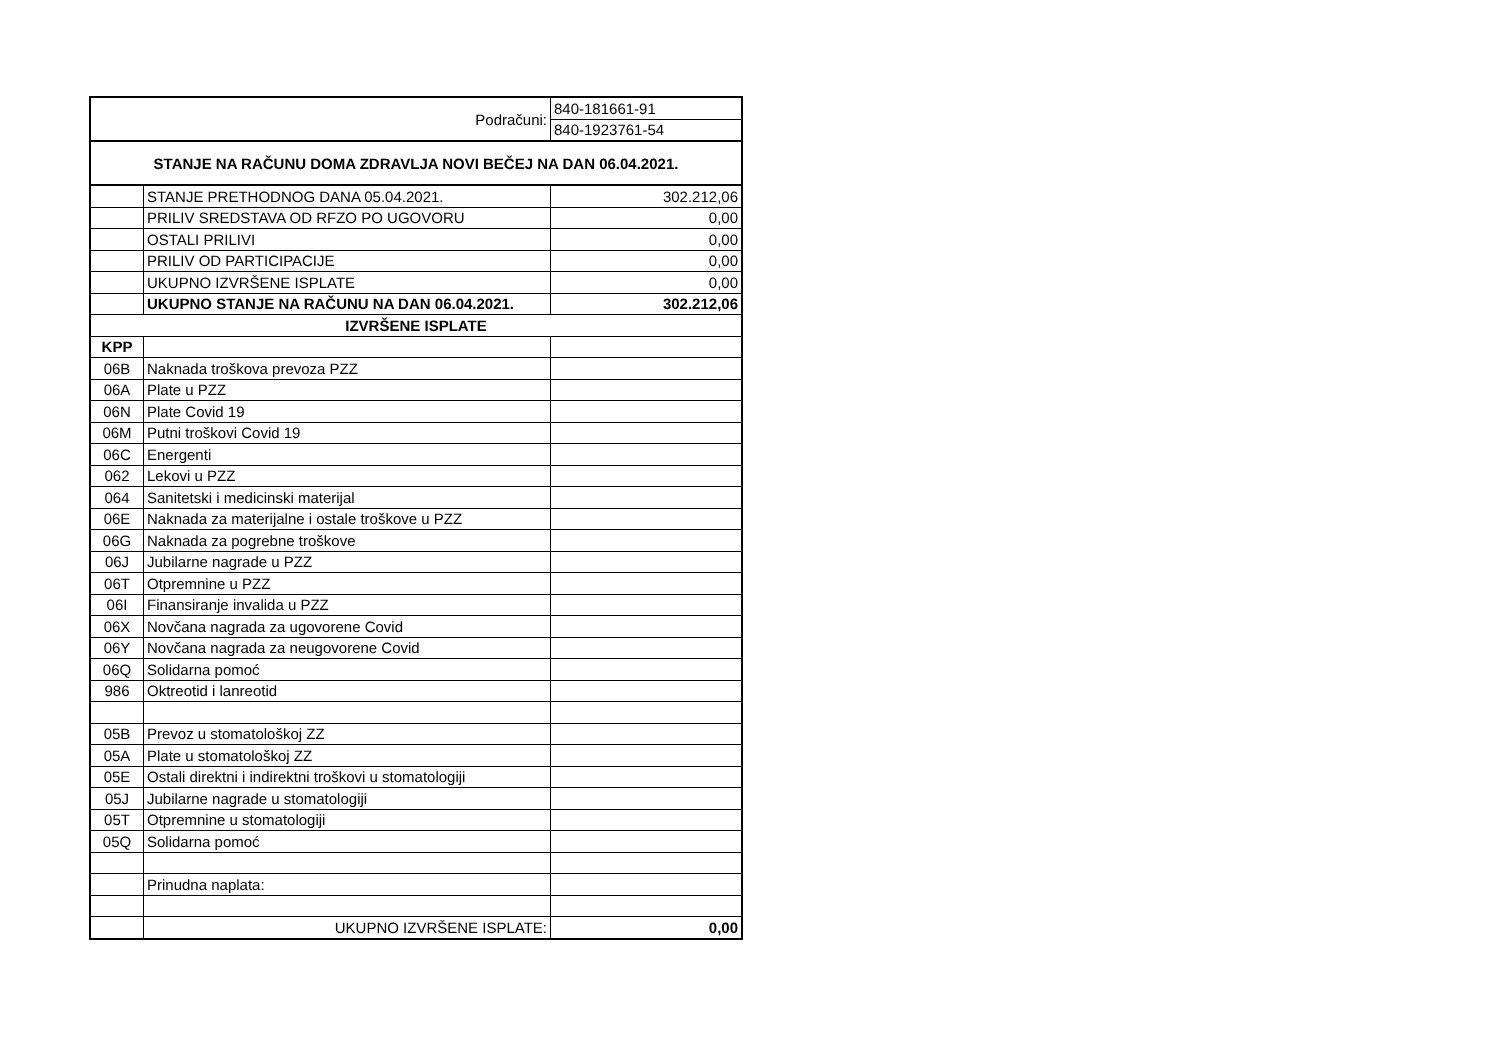| Podračuni: | | 840-181661-91 |
| | | 840-1923761-54 |
| STANJE NA RAČUNU DOMA ZDRAVLJA NOVI BEČEJ NA DAN 06.04.2021. | | |
| | STANJE PRETHODNOG DANA 05.04.2021. | 302.212,06 |
| | PRILIV SREDSTAVA OD RFZO PO UGOVORU | 0,00 |
| | OSTALI PRILIVI | 0,00 |
| | PRILIV OD PARTICIPACIJE | 0,00 |
| | UKUPNO IZVRŠENE ISPLATE | 0,00 |
| | UKUPNO STANJE NA RAČUNU NA DAN 06.04.2021. | 302.212,06 |
| IZVRŠENE ISPLATE | | |
| KPP | | |
| 06B | Naknada troškova prevoza PZZ | |
| 06A | Plate u PZZ | |
| 06N | Plate Covid 19 | |
| 06M | Putni troškovi Covid 19 | |
| 06C | Energenti | |
| 062 | Lekovi u PZZ | |
| 064 | Sanitetski i medicinski materijal | |
| 06E | Naknada za materijalne i ostale troškove u PZZ | |
| 06G | Naknada za pogrebne troškove | |
| 06J | Jubilarne nagrade u PZZ | |
| 06T | Otpremnine u PZZ | |
| 06I | Finansiranje invalida u PZZ | |
| 06X | Novčana nagrada za ugovorene Covid | |
| 06Y | Novčana nagrada za neugovorene Covid | |
| 06Q | Solidarna pomoć | |
| 986 | Oktreotid i lanreotid | |
| 05B | Prevoz u stomatološkoj ZZ | |
| 05A | Plate u stomatološkoj ZZ | |
| 05E | Ostali direktni i indirektni troškovi u stomatologiji | |
| 05J | Jubilarne nagrade u stomatologiji | |
| 05T | Otpremnine u stomatologiji | |
| 05Q | Solidarna pomoć | |
| | Prinudna naplata: | |
| | UKUPNO IZVRŠENE ISPLATE: | 0,00 |